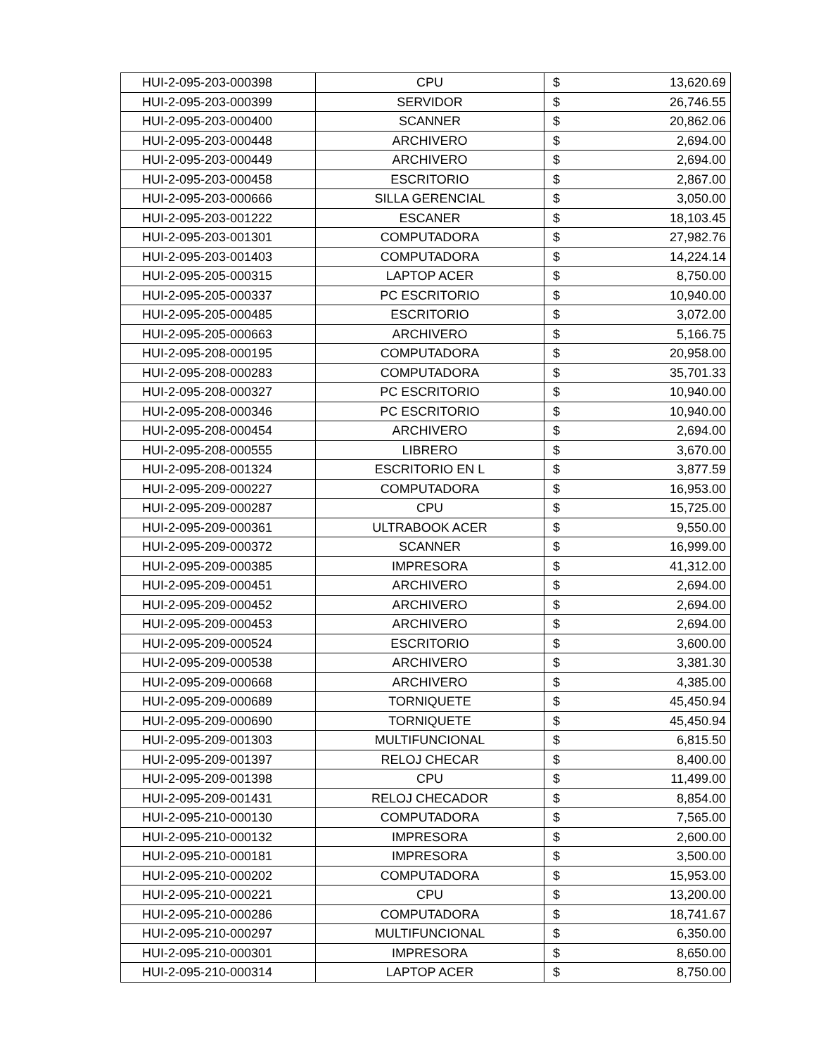| HUI-2-095-203-000398 | CPU | $ | 13,620.69 |
| HUI-2-095-203-000399 | SERVIDOR | $ | 26,746.55 |
| HUI-2-095-203-000400 | SCANNER | $ | 20,862.06 |
| HUI-2-095-203-000448 | ARCHIVERO | $ | 2,694.00 |
| HUI-2-095-203-000449 | ARCHIVERO | $ | 2,694.00 |
| HUI-2-095-203-000458 | ESCRITORIO | $ | 2,867.00 |
| HUI-2-095-203-000666 | SILLA GERENCIAL | $ | 3,050.00 |
| HUI-2-095-203-001222 | ESCANER | $ | 18,103.45 |
| HUI-2-095-203-001301 | COMPUTADORA | $ | 27,982.76 |
| HUI-2-095-203-001403 | COMPUTADORA | $ | 14,224.14 |
| HUI-2-095-205-000315 | LAPTOP ACER | $ | 8,750.00 |
| HUI-2-095-205-000337 | PC ESCRITORIO | $ | 10,940.00 |
| HUI-2-095-205-000485 | ESCRITORIO | $ | 3,072.00 |
| HUI-2-095-205-000663 | ARCHIVERO | $ | 5,166.75 |
| HUI-2-095-208-000195 | COMPUTADORA | $ | 20,958.00 |
| HUI-2-095-208-000283 | COMPUTADORA | $ | 35,701.33 |
| HUI-2-095-208-000327 | PC ESCRITORIO | $ | 10,940.00 |
| HUI-2-095-208-000346 | PC ESCRITORIO | $ | 10,940.00 |
| HUI-2-095-208-000454 | ARCHIVERO | $ | 2,694.00 |
| HUI-2-095-208-000555 | LIBRERO | $ | 3,670.00 |
| HUI-2-095-208-001324 | ESCRITORIO EN L | $ | 3,877.59 |
| HUI-2-095-209-000227 | COMPUTADORA | $ | 16,953.00 |
| HUI-2-095-209-000287 | CPU | $ | 15,725.00 |
| HUI-2-095-209-000361 | ULTRABOOK ACER | $ | 9,550.00 |
| HUI-2-095-209-000372 | SCANNER | $ | 16,999.00 |
| HUI-2-095-209-000385 | IMPRESORA | $ | 41,312.00 |
| HUI-2-095-209-000451 | ARCHIVERO | $ | 2,694.00 |
| HUI-2-095-209-000452 | ARCHIVERO | $ | 2,694.00 |
| HUI-2-095-209-000453 | ARCHIVERO | $ | 2,694.00 |
| HUI-2-095-209-000524 | ESCRITORIO | $ | 3,600.00 |
| HUI-2-095-209-000538 | ARCHIVERO | $ | 3,381.30 |
| HUI-2-095-209-000668 | ARCHIVERO | $ | 4,385.00 |
| HUI-2-095-209-000689 | TORNIQUETE | $ | 45,450.94 |
| HUI-2-095-209-000690 | TORNIQUETE | $ | 45,450.94 |
| HUI-2-095-209-001303 | MULTIFUNCIONAL | $ | 6,815.50 |
| HUI-2-095-209-001397 | RELOJ CHECAR | $ | 8,400.00 |
| HUI-2-095-209-001398 | CPU | $ | 11,499.00 |
| HUI-2-095-209-001431 | RELOJ CHECADOR | $ | 8,854.00 |
| HUI-2-095-210-000130 | COMPUTADORA | $ | 7,565.00 |
| HUI-2-095-210-000132 | IMPRESORA | $ | 2,600.00 |
| HUI-2-095-210-000181 | IMPRESORA | $ | 3,500.00 |
| HUI-2-095-210-000202 | COMPUTADORA | $ | 15,953.00 |
| HUI-2-095-210-000221 | CPU | $ | 13,200.00 |
| HUI-2-095-210-000286 | COMPUTADORA | $ | 18,741.67 |
| HUI-2-095-210-000297 | MULTIFUNCIONAL | $ | 6,350.00 |
| HUI-2-095-210-000301 | IMPRESORA | $ | 8,650.00 |
| HUI-2-095-210-000314 | LAPTOP ACER | $ | 8,750.00 |